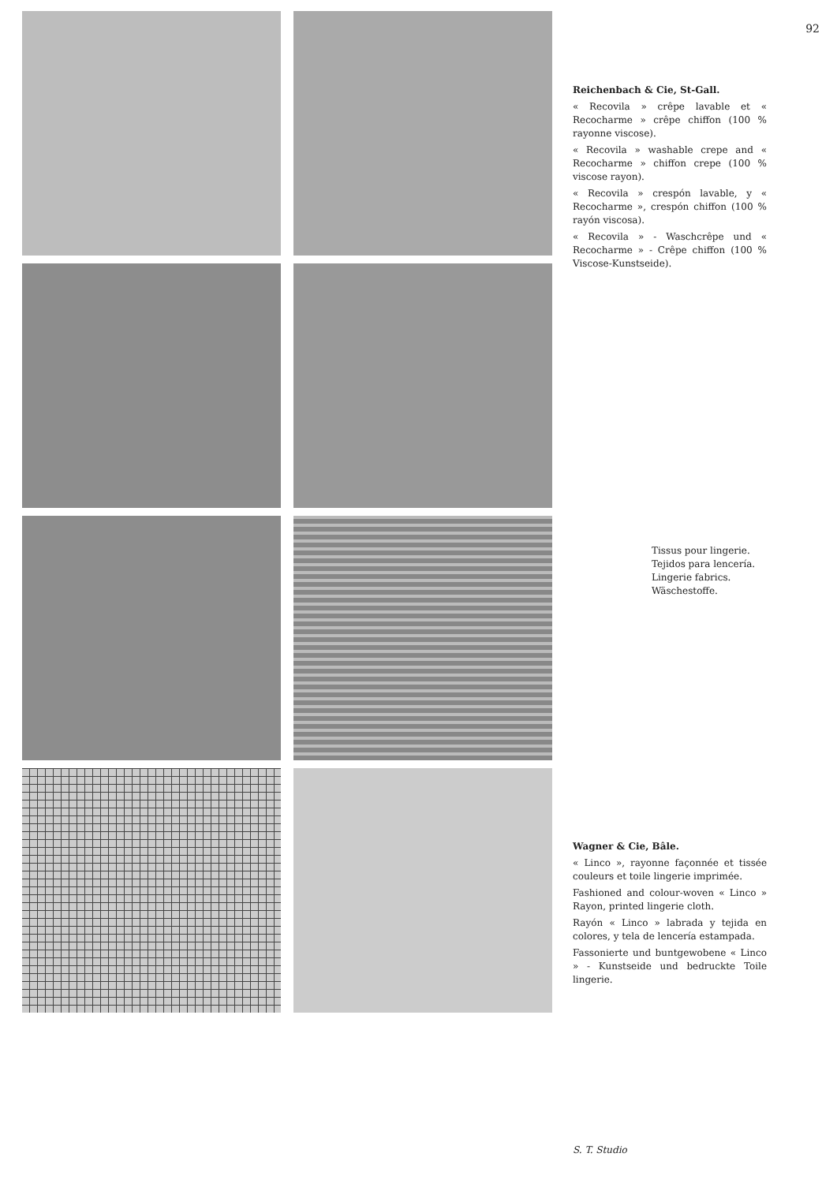92
Reichenbach & Cie, St-Gall.
« Recovila » crêpe lavable et « Recocharme » crêpe chiffon (100 % rayonne viscose).
« Recovila » washable crepe and « Recocharme » chiffon crepe (100 % viscose rayon).
« Recovila » crespón lavable, y « Recocharme », crespón chiffon (100 % rayón viscosa).
« Recovila » - Waschcrêpe und « Recocharme » - Crêpe chiffon (100 % Viscose-Kunstseide).
Tissus pour lingerie.
Tejidos para lencería.
Lingerie fabrics.
Wäschestoffe.
Wagner & Cie, Bâle.
« Linco », rayonne façonnée et tissée couleurs et toile lingerie imprimée.
Fashioned and colour-woven « Linco » Rayon, printed lingerie cloth.
Rayón « Linco » labrada y tejida en colores, y tela de lencería estampada.
Fassonierte und buntgewobene « Linco » - Kunstseide und bedruckte Toile lingerie.
S. T. Studio